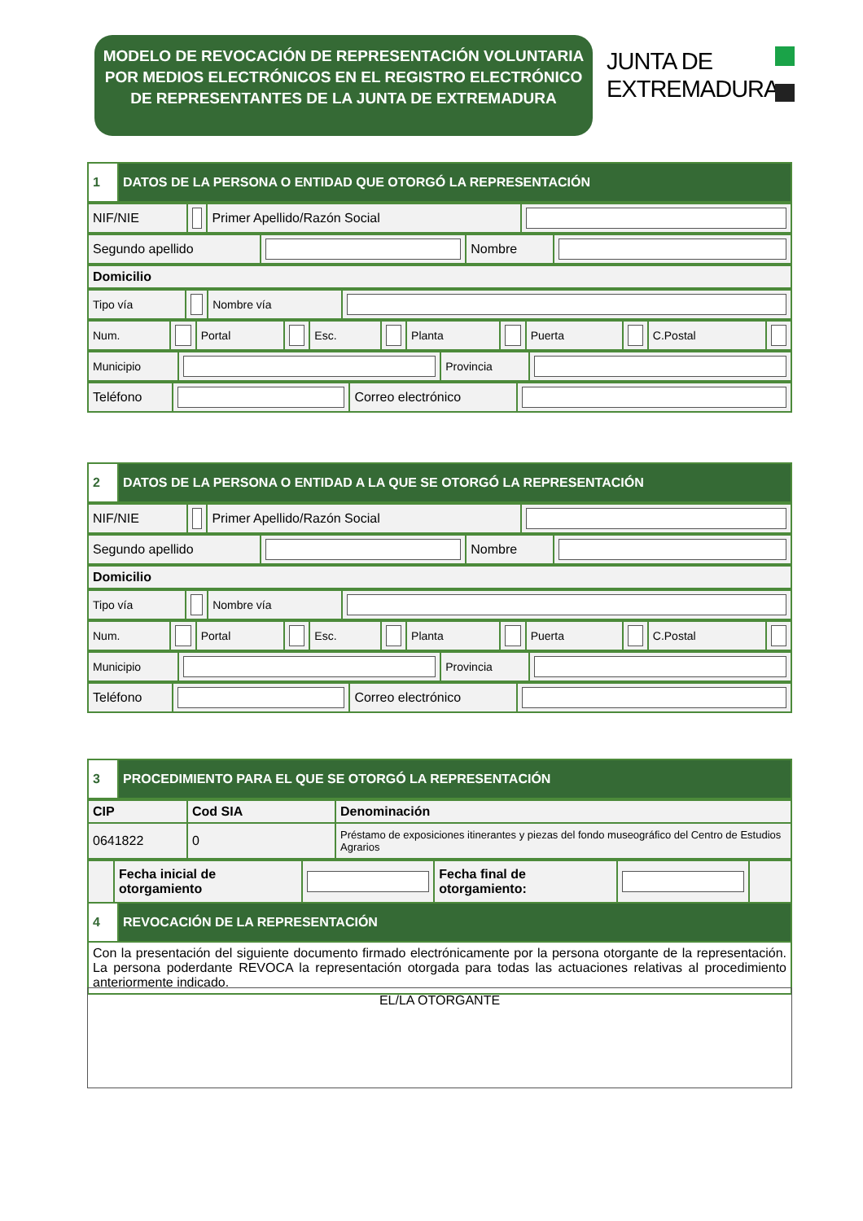MODELO DE REVOCACIÓN DE REPRESENTACIÓN VOLUNTARIA POR MEDIOS ELECTRÓNICOS EN EL REGISTRO ELECTRÓNICO DE REPRESENTANTES DE LA JUNTA DE EXTREMADURA
JUNTA DE
EXTREMADURA
| 1 | DATOS DE LA PERSONA O ENTIDAD QUE OTORGÓ LA REPRESENTACIÓN |
| NIF/NIE | | Primer Apellido/Razón Social | |
| Segundo apellido | | Nombre | |
| Domicilio |
| Tipo vía | | Nombre vía | |
| Num. | | Portal | | Esc. | | Planta | | Puerta | | C.Postal | |
| Municipio | | Provincia | |
| Teléfono | | Correo electrónico | |
| 2 | DATOS DE LA PERSONA O ENTIDAD A LA QUE SE OTORGÓ LA REPRESENTACIÓN |
| NIF/NIE | | Primer Apellido/Razón Social | |
| Segundo apellido | | Nombre | |
| Domicilio |
| Tipo vía | | Nombre vía | |
| Num. | | Portal | | Esc. | | Planta | | Puerta | | C.Postal | |
| Municipio | | Provincia | |
| Teléfono | | Correo electrónico | |
| 3 | PROCEDIMIENTO PARA EL QUE SE OTORGÓ LA REPRESENTACIÓN |
| CIP | Cod SIA | Denominación |
| --- | --- | --- |
| 0641822 | 0 | Préstamo de exposiciones itinerantes y piezas del fondo museográfico del Centro de Estudios Agrarios |
| | Fecha inicial de otorgamiento | | Fecha final de otorgamiento: | | |
| 4 | REVOCACIÓN DE LA REPRESENTACIÓN |
| Con la presentación del siguiente documento firmado electrónicamente por la persona otorgante de la representación. La persona poderdante REVOCA la representación otorgada para todas las actuaciones relativas al procedimiento anteriormente indicado. | |
EL/LA OTORGANTE